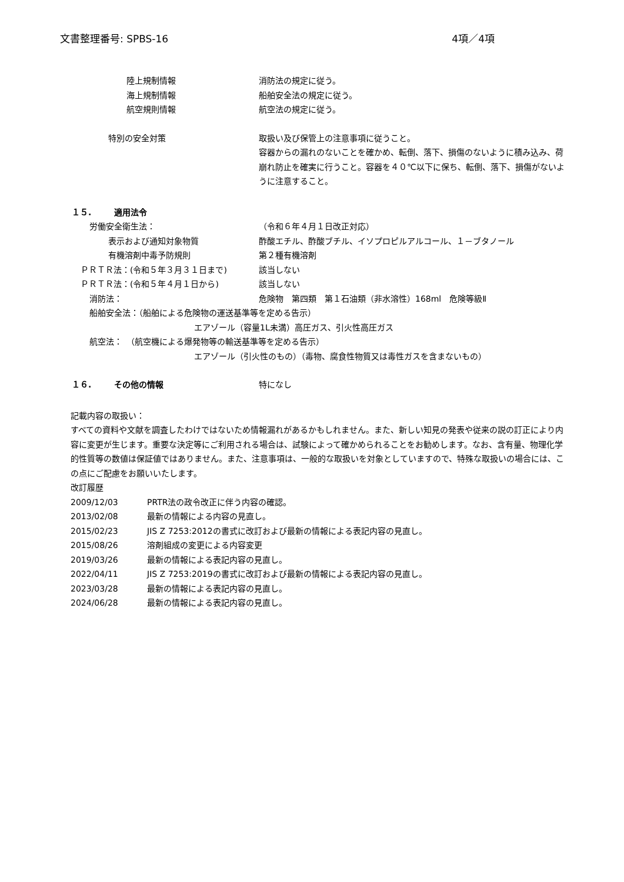文書整理番号: SPBS-16 4項／4項
陸上規制情報 消防法の規定に従う。
海上規制情報 船舶安全法の規定に従う。
航空規則情報 航空法の規定に従う。
特別の安全対策 取扱い及び保管上の注意事項に従うこと。
容器からの漏れのないことを確かめ、転倒、落下、損傷のないように積み込み、荷崩れ防止を確実に行うこと。容器を４０℃以下に保ち、転倒、落下、損傷がないように注意すること。
１５. 適用法令
労働安全衛生法： （令和６年４月１日改正対応）
表示および通知対象物質 酢酸エチル、酢酸ブチル、イソプロピルアルコール、１－ブタノール
有機溶剤中毒予防規則 第２種有機溶剤
ＰＲＴＲ法：(令和５年３月３１日まで) 該当しない
ＰＲＴＲ法：(令和５年４月１日から) 該当しない
消防法： 危険物　第四類　第１石油類（非水溶性）168ml　危険等級Ⅱ
船舶安全法：（船舶による危険物の運送基準等を定める告示）
エアゾール（容量1L未満）高圧ガス、引火性高圧ガス
航空法：　（航空機による爆発物等の輸送基準等を定める告示）
エアゾール（引火性のもの）（毒物、腐食性物質又は毒性ガスを含まないもの）
１６. その他の情報 特になし
記載内容の取扱い：
すべての資料や文献を調査したわけではないため情報漏れがあるかもしれません。また、新しい知見の発表や従来の説の訂正により内容に変更が生じます。重要な決定等にご利用される場合は、試験によって確かめられることをお勧めします。なお、含有量、物理化学的性質等の数値は保証値ではありません。また、注意事項は、一般的な取扱いを対象としていますので、特殊な取扱いの場合には、この点にご配慮をお願いいたします。
改訂履歴
2009/12/03 PRTR法の政令改正に伴う内容の確認。
2013/02/08 最新の情報による内容の見直し。
2015/02/23 JIS Z 7253:2012の書式に改訂および最新の情報による表記内容の見直し。
2015/08/26 溶剤組成の変更による内容変更
2019/03/26 最新の情報による表記内容の見直し。
2022/04/11 JIS Z 7253:2019の書式に改訂および最新の情報による表記内容の見直し。
2023/03/28 最新の情報による表記内容の見直し。
2024/06/28 最新の情報による表記内容の見直し。